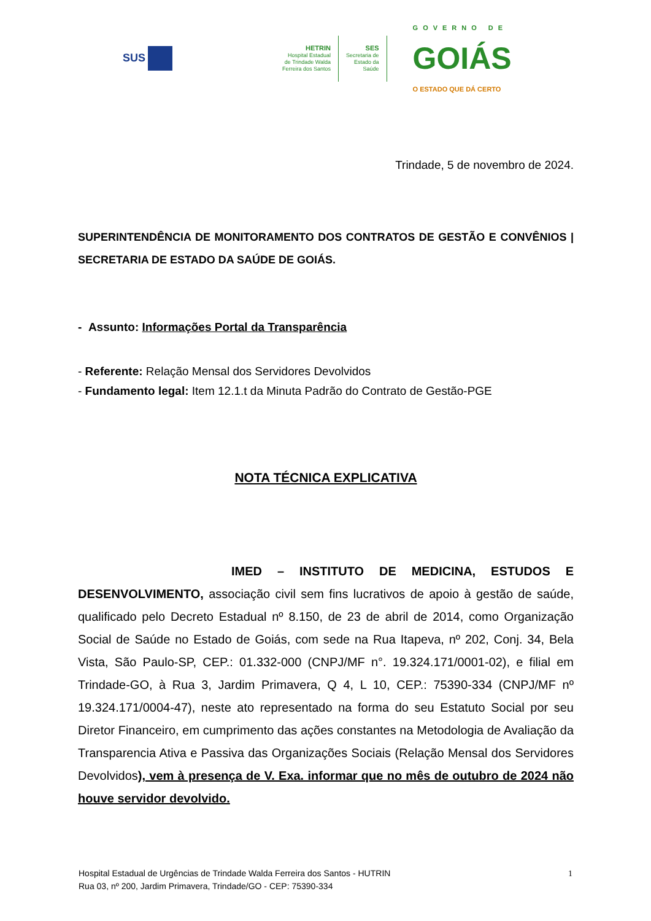SUS
HETRIN
Hospital Estadual
de Trindade Walda
Ferreira dos Santos
SES
Secretaria de
Estado da
Saúde
GOVERNO DE
GOIÁS
O ESTADO QUE DÁ CERTO
Trindade, 5 de novembro de 2024.
SUPERINTENDÊNCIA DE MONITORAMENTO DOS CONTRATOS DE GESTÃO E CONVÊNIOS | SECRETARIA DE ESTADO DA SAÚDE DE GOIÁS.
- Assunto: Informações Portal da Transparência
- Referente: Relação Mensal dos Servidores Devolvidos
- Fundamento legal: Item 12.1.t da Minuta Padrão do Contrato de Gestão-PGE
NOTA TÉCNICA EXPLICATIVA
IMED – INSTITUTO DE MEDICINA, ESTUDOS E DESENVOLVIMENTO, associação civil sem fins lucrativos de apoio à gestão de saúde, qualificado pelo Decreto Estadual nº 8.150, de 23 de abril de 2014, como Organização Social de Saúde no Estado de Goiás, com sede na Rua Itapeva, nº 202, Conj. 34, Bela Vista, São Paulo-SP, CEP.: 01.332-000 (CNPJ/MF n°. 19.324.171/0001-02), e filial em Trindade-GO, à Rua 3, Jardim Primavera, Q 4, L 10, CEP.: 75390-334 (CNPJ/MF nº 19.324.171/0004-47), neste ato representado na forma do seu Estatuto Social por seu Diretor Financeiro, em cumprimento das ações constantes na Metodologia de Avaliação da Transparencia Ativa e Passiva das Organizações Sociais (Relação Mensal dos Servidores Devolvidos), vem à presença de V. Exa. informar que no mês de outubro de 2024 não houve servidor devolvido.
Hospital Estadual de Urgências de Trindade Walda Ferreira dos Santos - HUTRIN
Rua 03, nº 200, Jardim Primavera, Trindade/GO - CEP: 75390-334
1